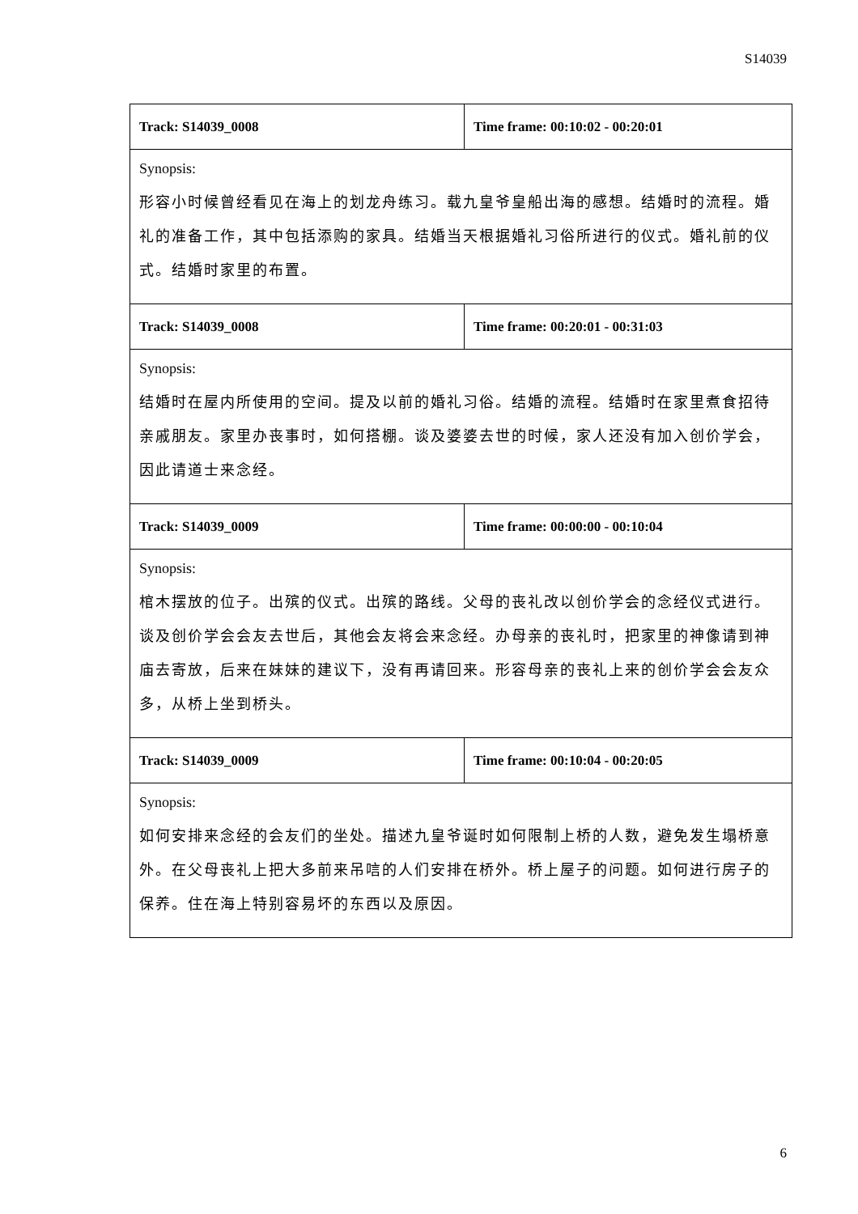S14039
| Track: S14039_0008 | Time frame: 00:10:02 - 00:20:01 |
| Synopsis: 形容小时候曾经看见在海上的划龙舟练习。载九皇爷皇船出海的感想。结婚时的流程。婚礼的准备工作，其中包括添购的家具。结婚当天根据婚礼习俗所进行的仪式。婚礼前的仪式。结婚时家里的布置。 | |
| Track: S14039_0008 | Time frame: 00:20:01 - 00:31:03 |
| Synopsis: 结婚时在屋内所使用的空间。提及以前的婚礼习俗。结婚的流程。结婚时在家里煮食招待亲戚朋友。家里办丧事时，如何搭棚。谈及婆婆去世的时候，家人还没有加入创价学会，因此请道士来念经。 | |
| Track: S14039_0009 | Time frame: 00:00:00 - 00:10:04 |
| Synopsis: 棺木摆放的位子。出殡的仪式。出殡的路线。父母的丧礼改以创价学会的念经仪式进行。谈及创价学会会友去世后，其他会友将会来念经。办母亲的丧礼时，把家里的神像请到神庙去寄放，后来在妹妹的建议下，没有再请回来。形容母亲的丧礼上来的创价学会会友众多，从桥上坐到桥头。 | |
| Track: S14039_0009 | Time frame: 00:10:04 - 00:20:05 |
| Synopsis: 如何安排来念经的会友们的坐处。描述九皇爷诞时如何限制上桥的人数，避免发生塌桥意外。在父母丧礼上把大多前来吊唁的人们安排在桥外。桥上屋子的问题。如何进行房子的保养。住在海上特别容易坏的东西以及原因。 | |
6